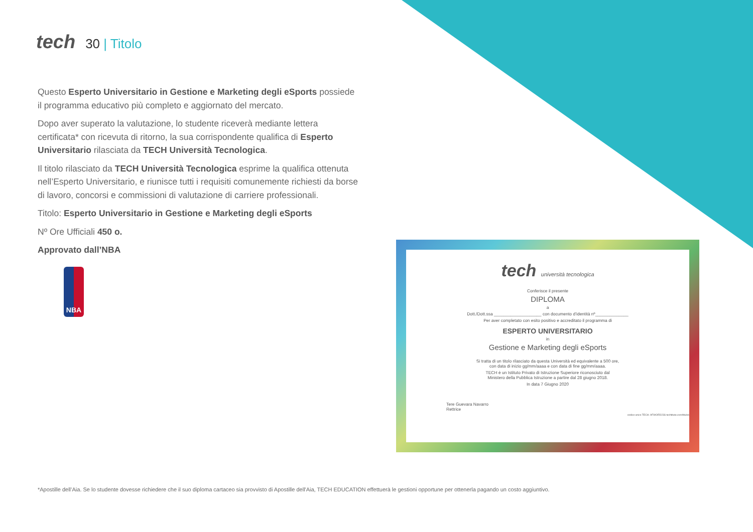tech 30 | Titolo
Questo Esperto Universitario in Gestione e Marketing degli eSports possiede il programma educativo più completo e aggiornato del mercato.
Dopo aver superato la valutazione, lo studente riceverà mediante lettera certificata* con ricevuta di ritorno, la sua corrispondente qualifica di Esperto Universitario rilasciata da TECH Università Tecnologica.
Il titolo rilasciato da TECH Università Tecnologica esprime la qualifica ottenuta nell’Esperto Universitario, e riunisce tutti i requisiti comunemente richiesti da borse di lavoro, concorsi e commissioni di valutazione di carriere professionali.
Titolo: Esperto Universitario in Gestione e Marketing degli eSports
Nº Ore Ufficiali 450 o.
Approvato dall’NBA
NBA
tech università tecnologica
Conferisce il presente
DIPLOMA
a
Dott./Dott.ssa ____________________ con documento d’identità nº______________
Per aver completato con esito positivo e accreditato il programma di
ESPERTO UNIVERSITARIO
in
Gestione e Marketing degli eSports
Si tratta di un titolo rilasciato da questa Università ed equivalente a 500 ore,
con data di inizio gg/mm/aaaa e con data di fine gg/mm/aaaa.
TECH è un Istituto Privato di Istruzione Superiore riconosciuto dal
Ministero della Pubblica Istruzione a partire dal 28 giugno 2018.
In data 7 Giugno 2020
Tere Guevara Navarro
Rettrice
codice unico TECH: AFWORD23S techtitute.com/titulos
*Apostille dell’Aia. Se lo studente dovesse richiedere che il suo diploma cartaceo sia provvisto di Apostille dell'Aia, TECH EDUCATION effettuerà le gestioni opportune per ottenerla pagando un costo aggiuntivo.